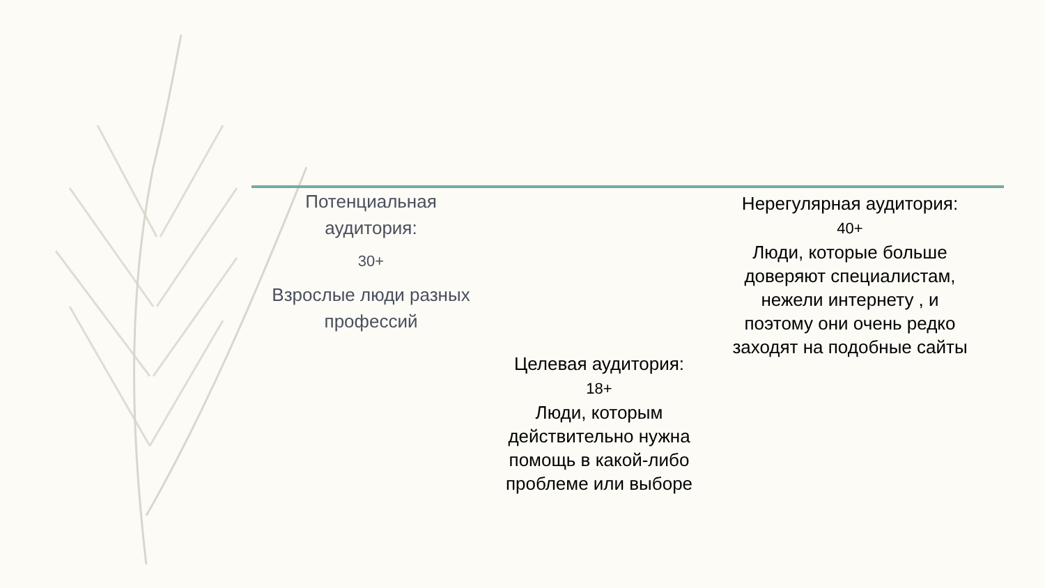Потенциальная аудитория:
30+
Взрослые люди разных профессий
Целевая аудитория:
18+
Люди, которым действительно нужна помощь в какой-либо проблеме или выборе
Нерегулярная аудитория:
40+
Люди, которые больше доверяют специалистам, нежели интернету , и поэтому они очень редко заходят на подобные сайты